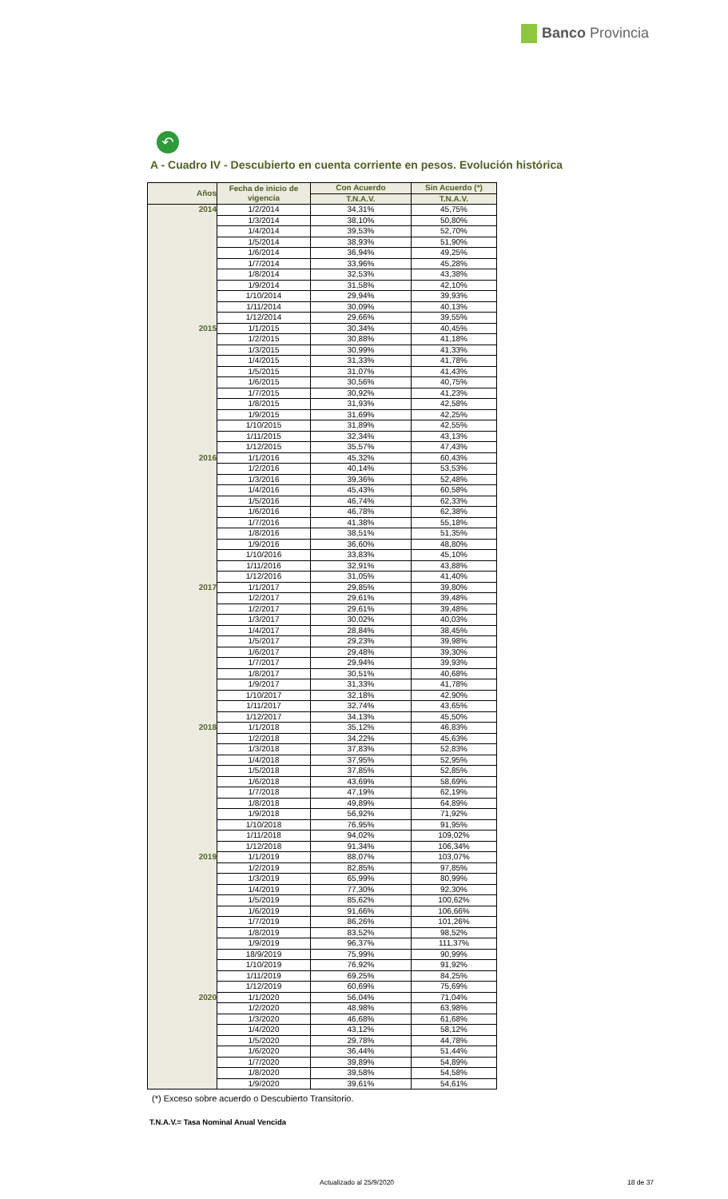Banco Provincia
↶
A - Cuadro IV - Descubierto en cuenta corriente en pesos. Evolución histórica
| Años | Fecha de inicio de vigencia | Con Acuerdo | Sin Acuerdo (*) |
| --- | --- | --- | --- |
| | | T.N.A.V. | T.N.A.V. |
| 2014 | 1/2/2014 | 34,31% | 45,75% |
| | 1/3/2014 | 38,10% | 50,80% |
| | 1/4/2014 | 39,53% | 52,70% |
| | 1/5/2014 | 38,93% | 51,90% |
| | 1/6/2014 | 36,94% | 49,25% |
| | 1/7/2014 | 33,96% | 45,28% |
| | 1/8/2014 | 32,53% | 43,38% |
| | 1/9/2014 | 31,58% | 42,10% |
| | 1/10/2014 | 29,94% | 39,93% |
| | 1/11/2014 | 30,09% | 40,13% |
| | 1/12/2014 | 29,66% | 39,55% |
| 2015 | 1/1/2015 | 30,34% | 40,45% |
| | 1/2/2015 | 30,88% | 41,18% |
| | 1/3/2015 | 30,99% | 41,33% |
| | 1/4/2015 | 31,33% | 41,78% |
| | 1/5/2015 | 31,07% | 41,43% |
| | 1/6/2015 | 30,56% | 40,75% |
| | 1/7/2015 | 30,92% | 41,23% |
| | 1/8/2015 | 31,93% | 42,58% |
| | 1/9/2015 | 31,69% | 42,25% |
| | 1/10/2015 | 31,89% | 42,55% |
| | 1/11/2015 | 32,34% | 43,13% |
| | 1/12/2015 | 35,57% | 47,43% |
| 2016 | 1/1/2016 | 45,32% | 60,43% |
| | 1/2/2016 | 40,14% | 53,53% |
| | 1/3/2016 | 39,36% | 52,48% |
| | 1/4/2016 | 45,43% | 60,58% |
| | 1/5/2016 | 46,74% | 62,33% |
| | 1/6/2016 | 46,78% | 62,38% |
| | 1/7/2016 | 41,38% | 55,18% |
| | 1/8/2016 | 38,51% | 51,35% |
| | 1/9/2016 | 36,60% | 48,80% |
| | 1/10/2016 | 33,83% | 45,10% |
| | 1/11/2016 | 32,91% | 43,88% |
| | 1/12/2016 | 31,05% | 41,40% |
| 2017 | 1/1/2017 | 29,85% | 39,80% |
| | 1/2/2017 | 29,61% | 39,48% |
| | 1/2/2017 | 29,61% | 39,48% |
| | 1/3/2017 | 30,02% | 40,03% |
| | 1/4/2017 | 28,84% | 38,45% |
| | 1/5/2017 | 29,23% | 39,98% |
| | 1/6/2017 | 29,48% | 39,30% |
| | 1/7/2017 | 29,94% | 39,93% |
| | 1/8/2017 | 30,51% | 40,68% |
| | 1/9/2017 | 31,33% | 41,78% |
| | 1/10/2017 | 32,18% | 42,90% |
| | 1/11/2017 | 32,74% | 43,65% |
| | 1/12/2017 | 34,13% | 45,50% |
| 2018 | 1/1/2018 | 35,12% | 46,83% |
| | 1/2/2018 | 34,22% | 45,63% |
| | 1/3/2018 | 37,83% | 52,83% |
| | 1/4/2018 | 37,95% | 52,95% |
| | 1/5/2018 | 37,85% | 52,85% |
| | 1/6/2018 | 43,69% | 58,69% |
| | 1/7/2018 | 47,19% | 62,19% |
| | 1/8/2018 | 49,89% | 64,89% |
| | 1/9/2018 | 56,92% | 71,92% |
| | 1/10/2018 | 76,95% | 91,95% |
| | 1/11/2018 | 94,02% | 109,02% |
| | 1/12/2018 | 91,34% | 106,34% |
| 2019 | 1/1/2019 | 88,07% | 103,07% |
| | 1/2/2019 | 82,85% | 97,85% |
| | 1/3/2019 | 65,99% | 80,99% |
| | 1/4/2019 | 77,30% | 92,30% |
| | 1/5/2019 | 85,62% | 100,62% |
| | 1/6/2019 | 91,66% | 106,66% |
| | 1/7/2019 | 86,26% | 101,26% |
| | 1/8/2019 | 83,52% | 98,52% |
| | 1/9/2019 | 96,37% | 111,37% |
| | 18/9/2019 | 75,99% | 90,99% |
| | 1/10/2019 | 76,92% | 91,92% |
| | 1/11/2019 | 69,25% | 84,25% |
| | 1/12/2019 | 60,69% | 75,69% |
| 2020 | 1/1/2020 | 56,04% | 71,04% |
| | 1/2/2020 | 48,98% | 63,98% |
| | 1/3/2020 | 46,68% | 61,68% |
| | 1/4/2020 | 43,12% | 58,12% |
| | 1/5/2020 | 29,78% | 44,78% |
| | 1/6/2020 | 36,44% | 51,44% |
| | 1/7/2020 | 39,89% | 54,89% |
| | 1/8/2020 | 39,58% | 54,58% |
| | 1/9/2020 | 39,61% | 54,61% |
(*) Exceso sobre acuerdo o Descubierto Transitorio.
T.N.A.V.= Tasa Nominal Anual Vencida
Actualizado al 25/9/2020 18 de 37